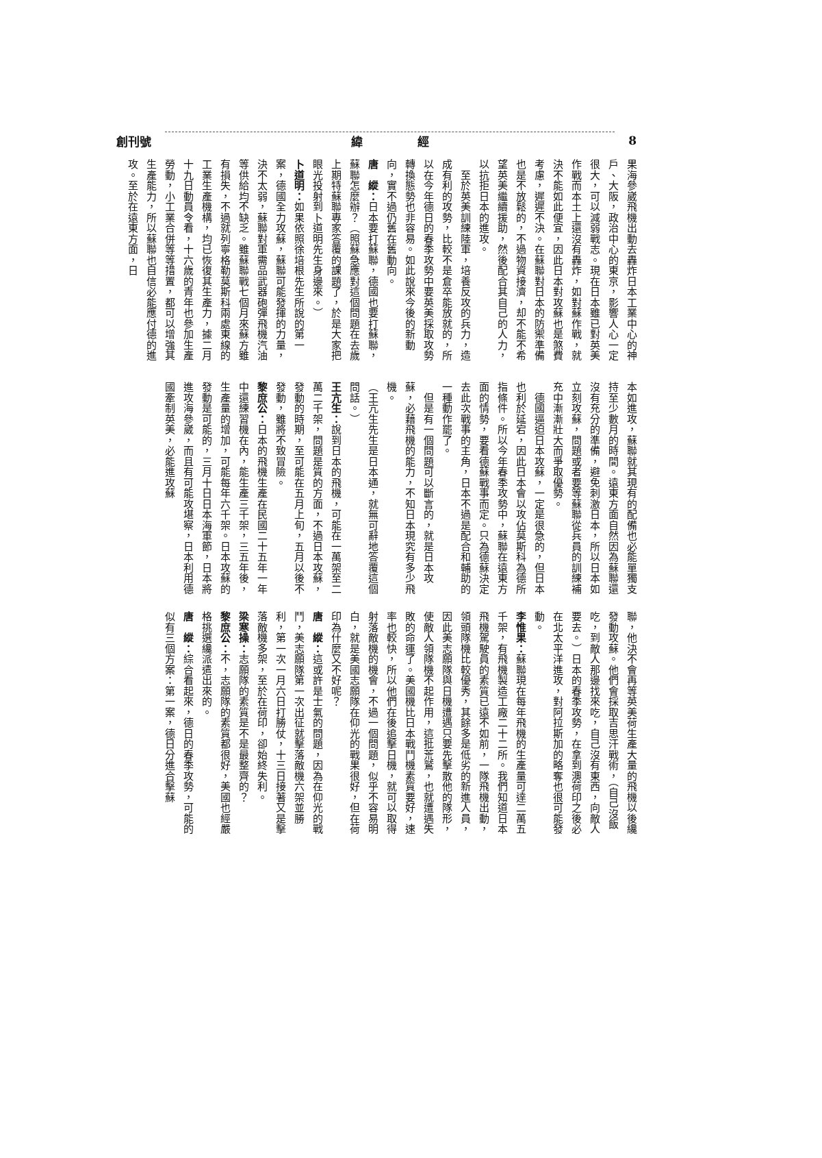創刊號 緯 經 8
果海參崴飛機出動去轟炸日本工業中心的神戶、大阪，政治中心的東京，影響人心一定很大，可以減弱戰志。現在日本雖已對英美作戰而本土上還沒有轟炸，如對蘇作戰，就決不能如此便宜，因此日本對攻蘇也是煞費考慮，遲遲不決。在蘇聯對日本的防禦準備也是不放鬆的，不過物資接濟，却不能不希望英美繼續援助，然後配合其自己的人力，以抗拒日本的進攻。
　至於英美訓練陸軍，培養反攻的兵力，造成有利的攻勢，比較不是倉卒能放就的，所以在今年德日的春季攻勢中要英美採取攻勢轉換態勢也非容易。如此說來今後的新動向，實不過仍舊在舊動向。
唐　縱：日本要打蘇聯，德國也要打蘇聯，蘇聯怎麼辦？（照蘇急應對這個問題在去歲上期特蘇聯專家答覆的課題了，於是大家把眼光投射到卜道明先生身邊來。）
卜道明：如果依照徐培根先生所說的第一案，德國全力攻蘇，蘇聯可能發揮的力量，決不太弱，蘇聯對軍需品武器砲彈飛機汽油等供給均不缺乏。雖蘇聯戰七個月來蘇方雖有損失，不過就列寧格勒莫斯科兩處東線的工業生產機構，均已恢復其生產力，據二月十九日動員令看，十六歲的青年也參加生產勞動，小工業合併等等措置，都可以增強其生產能力，所以蘇聯也自信必能應付德的進攻。至於在遠東方面，日
本如進攻，蘇聯就其現有的配備也必能單獨支持至少數月的時間。遠東方面自然因為蘇聯還沒有充分的準備，避免刺激日本，所以日本如立刻攻蘇，問題或者要等蘇聯從兵員的訓練補充中漸漸壯大而爭取優勢。
　德國逼迫日本攻蘇，一定是很急的，但日本也利於延宕，因此日本會以攻佔莫斯科為德所指條件。所以今年春季攻勢中，蘇聯在遠東方面的情勢，要看德蘇戰事而定。只為德蘇決定去此次戰事的主角，日本不過是配合和輔助的一種動作罷了。
　但是有一個問題可以斷言的，就是日本攻蘇，必藉飛機的能力，不知日本現究有多少飛機。
（王亢生先生是日本通，就無可辭地答覆這個問話。）
王亢生：說到日本的飛機，可能在一萬架至二萬二千架，問題是質的方面，不過日本攻蘇，發動的時期，至可能在五月上旬，五月以後不發動，雖將不致冒險。
黎庶公：日本的飛機生產在民國二十五年一年中還練習機在內，能生產三千架，三五年後，生產量的增加，可能每年六千架。日本攻蘇的發動是可能的，三月十日日本海軍節，日本將進攻海參崴，而且有可能攻堪察，日本利用德國牽制英美，必能進攻蘇
聯，他決不會再等英美荷生產大量的飛機以後纔發動攻蘇。他們會採取吉思汗戰術，（自己沒飯吃，到敵人那邊找來吃，自己沒有東西，向敵人要去。）日本的春季攻勢，在拿到澳荷印之後必在北太平洋進攻，對阿拉斯加的略奪也很可能發動。
李惟果：蘇聯現在每年飛機的生產量可達二萬五千架，有飛機製造工廠二十二所。我們知道日本飛機駕駛員的素質已遠不如前，一隊飛機出動，領頭隊機比較優秀，其餘多是低劣的新進人員，因此美志願隊與日機遭遇只要先擊散他的隊形，使敵人領隊機不起作用，這批荒鷲，也就遭遇失敗的命運了。美國機比日本戰鬥機素質要好，速率也較快，所以他們在後追擊日機，就可以取得射落敵機的機會，不過一個問題，似乎不容易明白，就是美國志願隊在仰光的戰果很好，但在荷印為什麼又不好呢？
唐　縱：這或許是士氣的問題，因為在仰光的戰鬥，美志願隊第一次出征就擊落敵機六架並勝利，第一次一月六日打勝仗，十三日接著又是擊落敵機多架，至於在荷印，卻始終失利。
梁寒操：志願隊的素質是不是最整齊的？
黎庶公：不，志願隊的素質都很好，美國也經嚴格挑選纔派遣出來的。
唐　縱：綜合看起來，德日的春季攻勢，可能的似有三個方案：第一案，德日分進合擊蘇